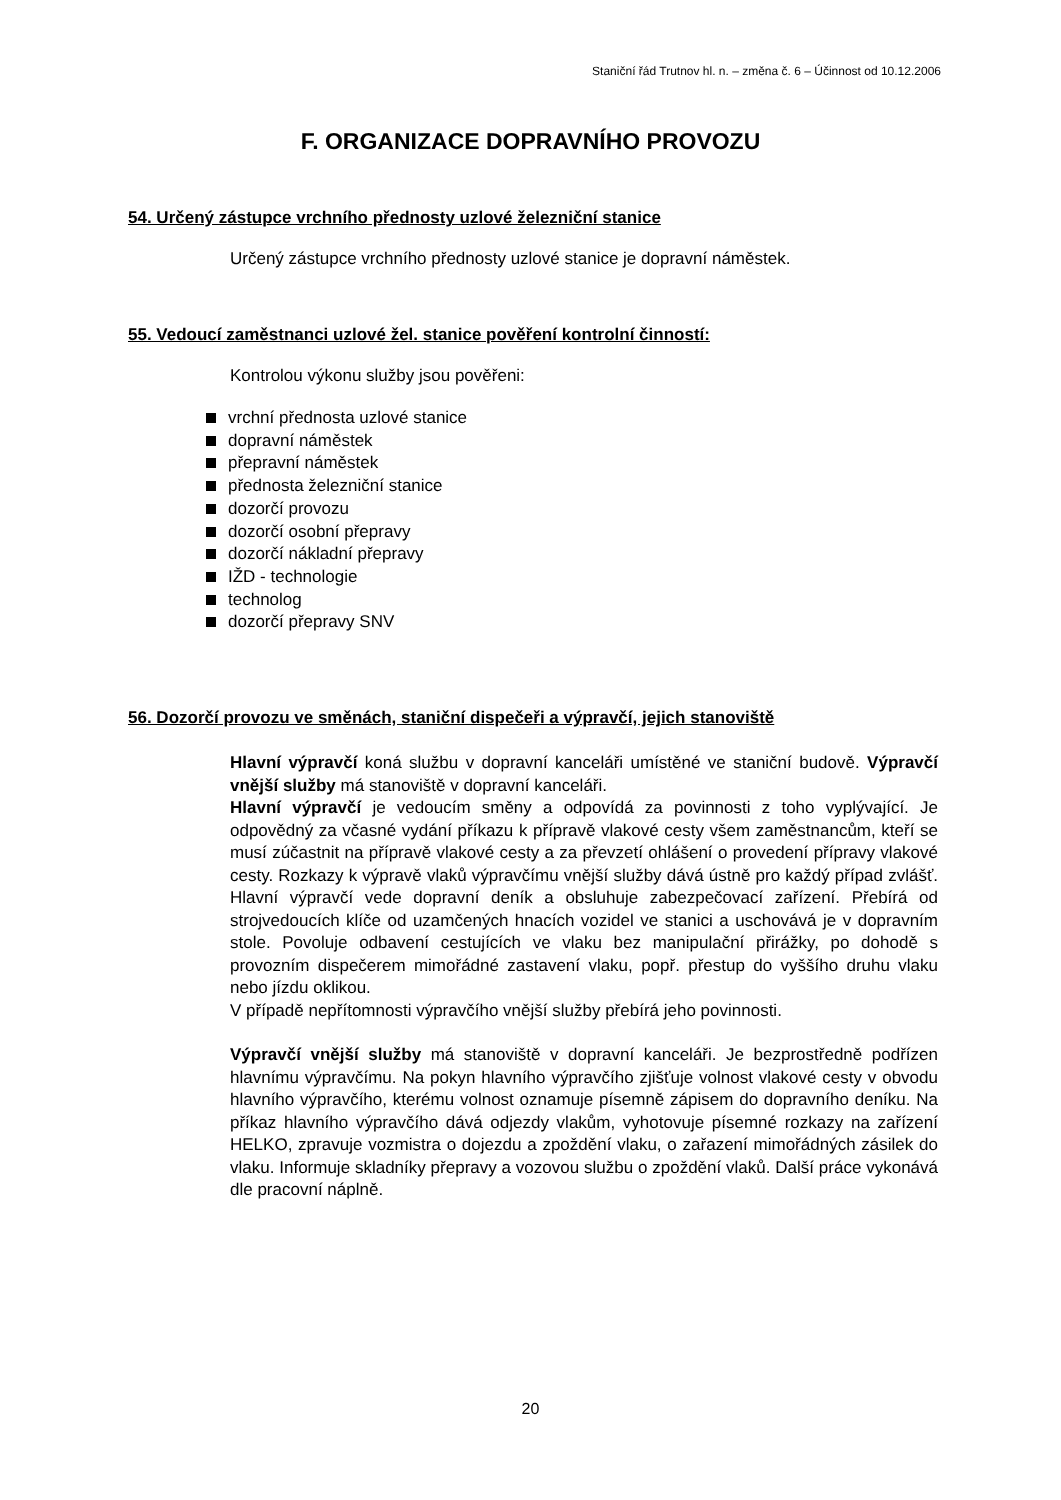Staniční řád Trutnov hl. n. – změna č. 6 – Účinnost od 10.12.2006
F. ORGANIZACE DOPRAVNÍHO PROVOZU
54. Určený zástupce vrchního přednosty uzlové železniční stanice
Určený zástupce vrchního přednosty uzlové stanice je dopravní náměstek.
55. Vedoucí zaměstnanci uzlové žel. stanice pověření kontrolní činností:
Kontrolou výkonu služby jsou pověřeni:
vrchní přednosta uzlové stanice
dopravní náměstek
přepravní náměstek
přednosta železniční stanice
dozorčí provozu
dozorčí osobní přepravy
dozorčí nákladní přepravy
IŽD - technologie
technolog
dozorčí přepravy SNV
56. Dozorčí provozu ve směnách, staniční dispečeři a výpravčí, jejich stanoviště
Hlavní výpravčí koná službu v dopravní kanceláři umístěné ve staniční budově. Výpravčí vnější služby má stanoviště v dopravní kanceláři.
Hlavní výpravčí je vedoucím směny a odpovídá za povinnosti z toho vyplývající. Je odpovědný za včasné vydání příkazu k přípravě vlakové cesty všem zaměstnancům, kteří se musí zúčastnit na přípravě vlakové cesty a za převzetí ohlášení o provedení přípravy vlakové cesty. Rozkazy k výpravě vlaků výpravčímu vnější služby dává ústně pro každý případ zvlášť. Hlavní výpravčí vede dopravní deník a obsluhuje zabezpečovací zařízení. Přebírá od strojvedoucích klíče od uzamčených hnacích vozidel ve stanici a uschovává je v dopravním stole. Povoluje odbavení cestujících ve vlaku bez manipulační přirážky, po dohodě s provozním dispečerem mimořádné zastavení vlaku, popř. přestup do vyššího druhu vlaku nebo jízdu oklikou.
V případě nepřítomnosti výpravčího vnější služby přebírá jeho povinnosti.
Výpravčí vnější služby má stanoviště v dopravní kanceláři. Je bezprostředně podřízen hlavnímu výpravčímu. Na pokyn hlavního výpravčího zjišťuje volnost vlakové cesty v obvodu hlavního výpravčího, kterému volnost oznamuje písemně zápisem do dopravního deníku. Na příkaz hlavního výpravčího dává odjezdy vlakům, vyhotovuje písemné rozkazy na zařízení HELKO, zpravuje vozmistra o dojezdu a zpoždění vlaku, o zařazení mimořádných zásilek do vlaku. Informuje skladníky přepravy a vozovou službu o zpoždění vlaků. Další práce vykonává dle pracovní náplně.
20